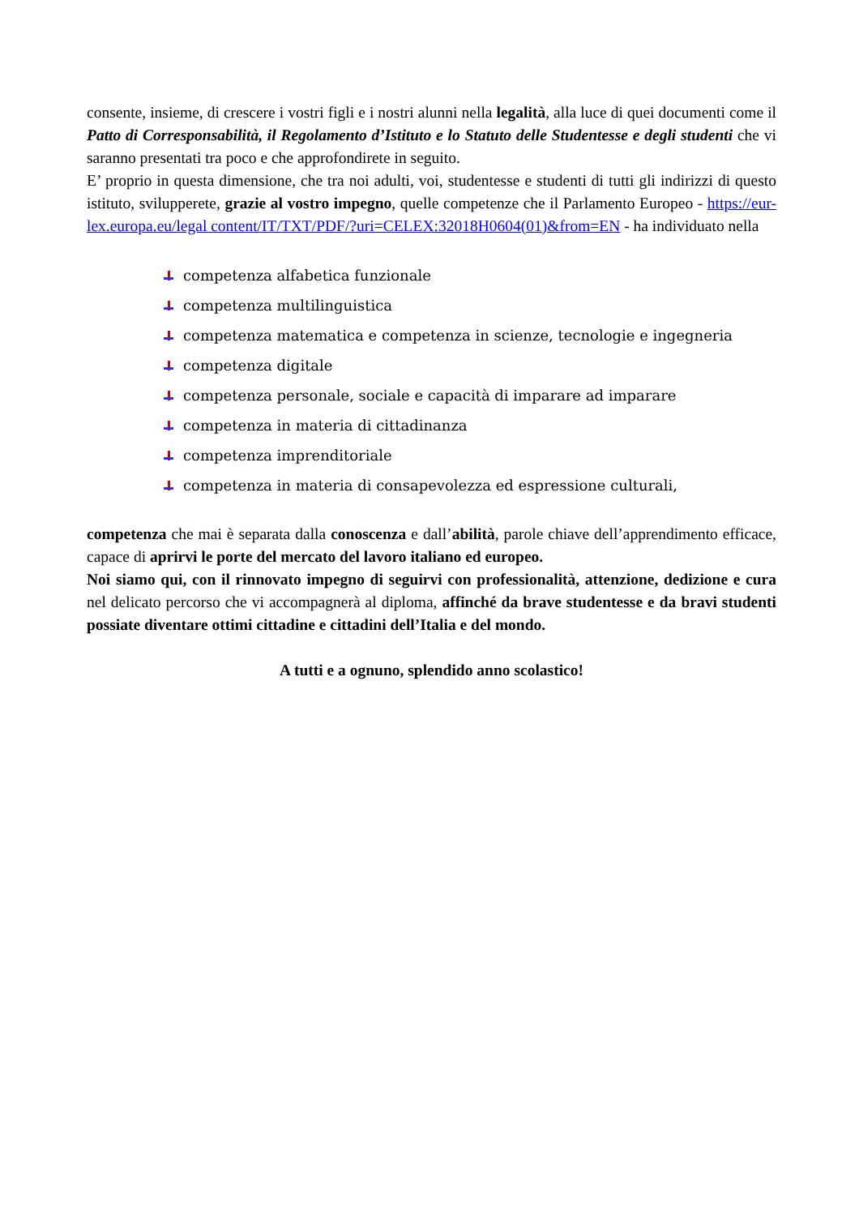consente, insieme, di crescere i vostri figli e i nostri alunni nella legalità, alla luce di quei documenti come il Patto di Corresponsabilità, il Regolamento d’Istituto e lo Statuto delle Studentesse e degli studenti che vi saranno presentati tra poco e che approfondirete in seguito.
E’ proprio in questa dimensione, che tra noi adulti, voi, studentesse e studenti di tutti gli indirizzi di questo istituto, svilupperete, grazie al vostro impegno, quelle competenze che il Parlamento Europeo - https://eur-lex.europa.eu/legal content/IT/TXT/PDF/?uri=CELEX:32018H0604(01)&from=EN - ha individuato nella
competenza alfabetica funzionale
competenza multilinguistica
competenza matematica e competenza in scienze, tecnologie e ingegneria
competenza digitale
competenza personale, sociale e capacità di imparare ad imparare
competenza in materia di cittadinanza
competenza imprenditoriale
competenza in materia di consapevolezza ed espressione culturali,
competenza che mai è separata dalla conoscenza e dall’abilità, parole chiave dell’apprendimento efficace, capace di aprirvi le porte del mercato del lavoro italiano ed europeo.
Noi siamo qui, con il rinnovato impegno di seguirvi con professionalità, attenzione, dedizione e cura nel delicato percorso che vi accompagnerà al diploma, affinché da brave studentesse e da bravi studenti possiate diventare ottimi cittadine e cittadini dell’Italia e del mondo.
A tutti e a ognuno, splendido anno scolastico!